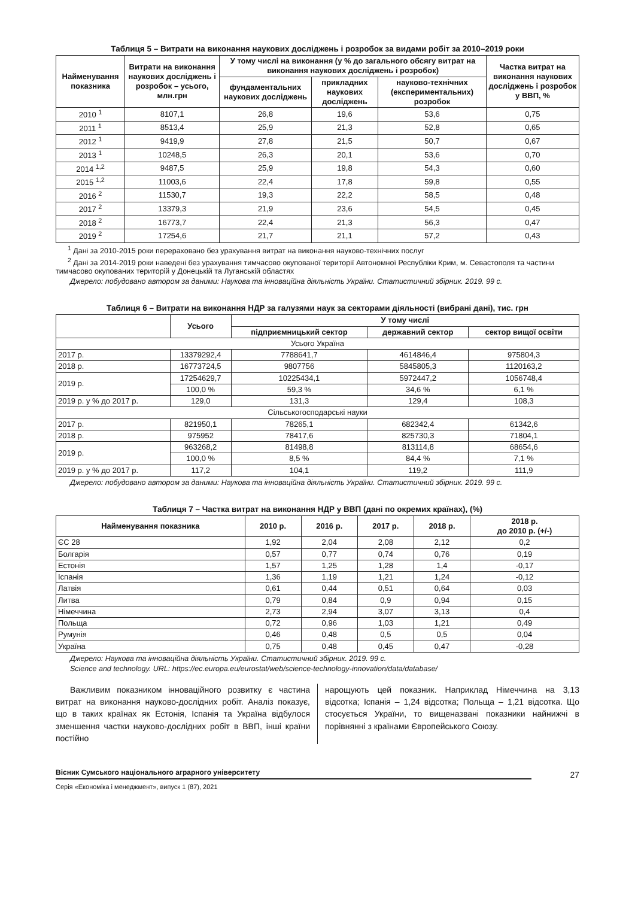Таблиця 5 – Витрати на виконання наукових досліджень і розробок за видами робіт за 2010–2019 роки
| Найменування показника | Витрати на виконання наукових досліджень і розробок – усього, млн.грн | У тому числі на виконання (у % до загального обсягу витрат на виконання наукових досліджень і розробок) | | | Частка витрат на виконання наукових досліджень і розробок у ВВП, % |
| --- | --- | --- | --- | --- | --- |
| | | фундаментальних наукових досліджень | прикладних наукових досліджень | науково-технічних (експериментальних) розробок | |
| 2010 <sup>1</sup> | 8107,1 | 26,8 | 19,6 | 53,6 | 0,75 |
| 2011 <sup>1</sup> | 8513,4 | 25,9 | 21,3 | 52,8 | 0,65 |
| 2012 <sup>1</sup> | 9419,9 | 27,8 | 21,5 | 50,7 | 0,67 |
| 2013 <sup>1</sup> | 10248,5 | 26,3 | 20,1 | 53,6 | 0,70 |
| 2014 <sup>1,2</sup> | 9487,5 | 25,9 | 19,8 | 54,3 | 0,60 |
| 2015 <sup>1,2</sup> | 11003,6 | 22,4 | 17,8 | 59,8 | 0,55 |
| 2016 <sup>2</sup> | 11530,7 | 19,3 | 22,2 | 58,5 | 0,48 |
| 2017 <sup>2</sup> | 13379,3 | 21,9 | 23,6 | 54,5 | 0,45 |
| 2018 <sup>2</sup> | 16773,7 | 22,4 | 21,3 | 56,3 | 0,47 |
| 2019 <sup>2</sup> | 17254,6 | 21,7 | 21,1 | 57,2 | 0,43 |
<sup>1</sup> Дані за 2010-2015 роки перераховано без урахування витрат на виконання науково-технічних послуг
<sup>2</sup> Дані за 2014-2019 роки наведені без урахування тимчасово окупованої території Автономної Республіки Крим, м. Севастополя та частини тимчасово окупованих територій у Донецькій та Луганській областях
Джерело: побудовано автором за даними: Наукова та інноваційна діяльність України. Статистичний збірник. 2019. 99 с.
Таблиця 6 – Витрати на виконання НДР за галузями наук за секторами діяльності (вибрані дані), тис. грн
| | Усього | У тому числі | | |
| --- | --- | --- | --- | --- |
| | | підприємницький сектор | державний сектор | сектор вищої освіти |
| Усього Україна | | | | |
| 2017 р. | 13379292,4 | 7788641,7 | 4614846,4 | 975804,3 |
| 2018 р. | 16773724,5 | 9807756 | 5845805,3 | 1120163,2 |
| 2019 р. | 17254629,7 | 10225434,1 | 5972447,2 | 1056748,4 |
| | 100,0 % | 59,3 % | 34,6 % | 6,1 % |
| 2019 р. у % до 2017 р. | 129,0 | 131,3 | 129,4 | 108,3 |
| Сільськогосподарські науки | | | | |
| 2017 р. | 821950,1 | 78265,1 | 682342,4 | 61342,6 |
| 2018 р. | 975952 | 78417,6 | 825730,3 | 71804,1 |
| 2019 р. | 963268,2 | 81498,8 | 813114,8 | 68654,6 |
| | 100,0 % | 8,5 % | 84,4 % | 7,1 % |
| 2019 р. у % до 2017 р. | 117,2 | 104,1 | 119,2 | 111,9 |
Джерело: побудовано автором за даними: Наукова та інноваційна діяльність України. Статистичний збірник. 2019. 99 с.
Таблиця 7 – Частка витрат на виконання НДР у ВВП (дані по окремих країнах), (%)
| Найменування показника | 2010 р. | 2016 р. | 2017 р. | 2018 р. | 2018 р. до 2010 р. (+/-) |
| --- | --- | --- | --- | --- | --- |
| ЄС 28 | 1,92 | 2,04 | 2,08 | 2,12 | 0,2 |
| Болгарія | 0,57 | 0,77 | 0,74 | 0,76 | 0,19 |
| Естонія | 1,57 | 1,25 | 1,28 | 1,4 | -0,17 |
| Іспанія | 1,36 | 1,19 | 1,21 | 1,24 | -0,12 |
| Латвія | 0,61 | 0,44 | 0,51 | 0,64 | 0,03 |
| Литва | 0,79 | 0,84 | 0,9 | 0,94 | 0,15 |
| Німеччина | 2,73 | 2,94 | 3,07 | 3,13 | 0,4 |
| Польща | 0,72 | 0,96 | 1,03 | 1,21 | 0,49 |
| Румунія | 0,46 | 0,48 | 0,5 | 0,5 | 0,04 |
| Україна | 0,75 | 0,48 | 0,45 | 0,47 | -0,28 |
Джерело: Наукова та інноваційна діяльність України. Статистичний збірник. 2019. 99 с.
Science and technology. URL: https://ec.europa.eu/eurostat/web/science-technology-innovation/data/database/
Важливим показником інноваційного розвитку є частина витрат на виконання науково-дослідних робіт. Аналіз показує, що в таких країнах як Естонія, Іспанія та Україна відбулося зменшення частки науково-дослідних робіт в ВВП, інші країни постійно
нарощують цей показник. Наприклад Німеччина на 3,13 відсотка; Іспанія – 1,24 відсотка; Польща – 1,21 відсотка. Що стосується України, то вищеназвані показники найнижчі в порівнянні з країнами Європейського Союзу.
Вісник Сумського національного аграрного університету
27
Серія «Економіка і менеджмент», випуск 1 (87), 2021